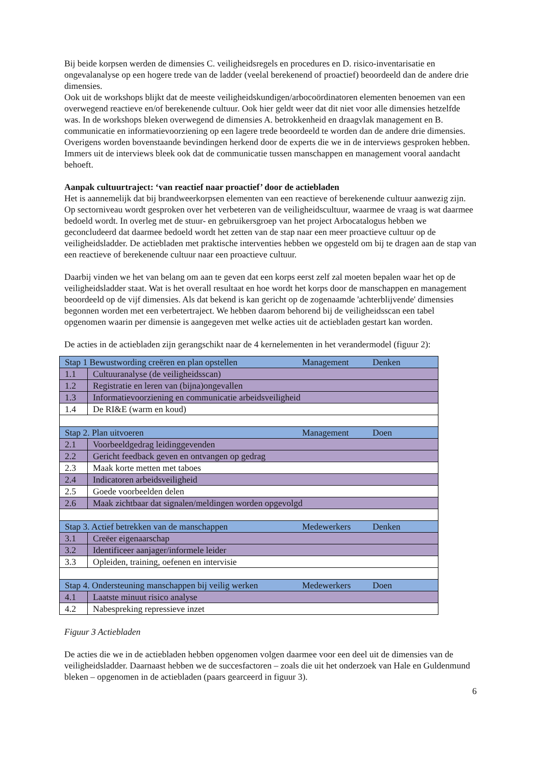Bij beide korpsen werden de dimensies C. veiligheidsregels en procedures en D. risico-inventarisatie en ongevalanalyse op een hogere trede van de ladder (veelal berekenend of proactief) beoordeeld dan de andere drie dimensies.
Ook uit de workshops blijkt dat de meeste veiligheidskundigen/arbocoördinatoren elementen benoemen van een overwegend reactieve en/of berekenende cultuur. Ook hier geldt weer dat dit niet voor alle dimensies hetzelfde was. In de workshops bleken overwegend de dimensies A. betrokkenheid en draagvlak management en B. communicatie en informatievoorziening op een lagere trede beoordeeld te worden dan de andere drie dimensies.
Overigens worden bovenstaande bevindingen herkend door de experts die we in de interviews gesproken hebben. Immers uit de interviews bleek ook dat de communicatie tussen manschappen en management vooral aandacht behoeft.
Aanpak cultuurtraject: ‘van reactief naar proactief’ door de actiebladen
Het is aannemelijk dat bij brandweerkorpsen elementen van een reactieve of berekenende cultuur aanwezig zijn. Op sectorniveau wordt gesproken over het verbeteren van de veiligheidscultuur, waarmee de vraag is wat daarmee bedoeld wordt. In overleg met de stuur- en gebruikersgroep van het project Arbocatalogus hebben we geconcludeerd dat daarmee bedoeld wordt het zetten van de stap naar een meer proactieve cultuur op de veiligheidsladder. De actiebladen met praktische interventies hebben we opgesteld om bij te dragen aan de stap van een reactieve of berekenende cultuur naar een proactieve cultuur.
Daarbij vinden we het van belang om aan te geven dat een korps eerst zelf zal moeten bepalen waar het op de veiligheidsladder staat. Wat is het overall resultaat en hoe wordt het korps door de manschappen en management beoordeeld op de vijf dimensies. Als dat bekend is kan gericht op de zogenaamde 'achterblijvende' dimensies begonnen worden met een verbetertraject. We hebben daarom behorend bij de veiligheidsscan een tabel opgenomen waarin per dimensie is aangegeven met welke acties uit de actiebladen gestart kan worden.
De acties in de actiebladen zijn gerangschikt naar de 4 kernelementen in het verandermodel (figuur 2):
| Stap 1 Bewustwording creëren en plan opstellen | | Management | Denken |
| 1.1 | Cultuuranalyse (de veiligheidsscan) | | |
| 1.2 | Registratie en leren van (bijna)ongevallen | | |
| 1.3 | Informatievoorziening en communicatie arbeidsveiligheid | | |
| 1.4 | De RI&E (warm en koud) | | |
| Stap 2. Plan uitvoeren | | Management | Doen |
| 2.1 | Voorbeeldgedrag leidinggevenden | | |
| 2.2 | Gericht feedback geven en ontvangen op gedrag | | |
| 2.3 | Maak korte metten met taboes | | |
| 2.4 | Indicatoren arbeidsveiligheid | | |
| 2.5 | Goede voorbeelden delen | | |
| 2.6 | Maak zichtbaar dat signalen/meldingen worden opgevolgd | | |
| Stap 3. Actief betrekken van de manschappen | | Medewerkers | Denken |
| 3.1 | Creëer eigenaarschap | | |
| 3.2 | Identificeer aanjager/informele leider | | |
| 3.3 | Opleiden, training, oefenen en intervisie | | |
| Stap 4. Ondersteuning manschappen bij veilig werken | | Medewerkers | Doen |
| 4.1 | Laatste minuut risico analyse | | |
| 4.2 | Nabespreking repressieve inzet | | |
Figuur 3 Actiebladen
De acties die we in de actiebladen hebben opgenomen volgen daarmee voor een deel uit de dimensies van de veiligheidsladder. Daarnaast hebben we de succesfactoren – zoals die uit het onderzoek van Hale en Guldenmund bleken – opgenomen in de actiebladen (paars gearceerd in figuur 3).
6